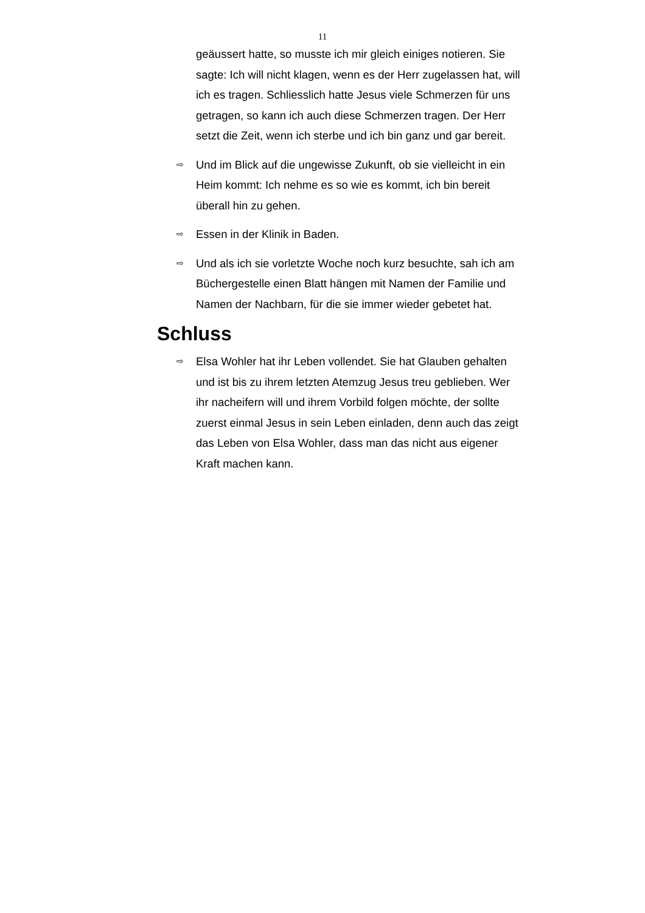11
geäussert hatte, so musste ich mir gleich einiges notieren. Sie sagte: Ich will nicht klagen, wenn es der Herr zugelassen hat, will ich es tragen. Schliesslich hatte Jesus viele Schmerzen für uns getragen, so kann ich auch diese Schmerzen tragen. Der Herr setzt die Zeit, wenn ich sterbe und ich bin ganz und gar bereit.
⇨
Und im Blick auf die ungewisse Zukunft, ob sie vielleicht in ein Heim kommt: Ich nehme es so wie es kommt, ich bin bereit überall hin zu gehen.
⇨
Essen in der Klinik in Baden.
⇨
Und als ich sie vorletzte Woche noch kurz besuchte, sah ich am Büchergestelle einen Blatt hängen mit Namen der Familie und Namen der Nachbarn, für die sie immer wieder gebetet hat.
Schluss
⇨
Elsa Wohler hat ihr Leben vollendet. Sie hat Glauben gehalten und ist bis zu ihrem letzten Atemzug Jesus treu geblieben. Wer ihr nacheifern will und ihrem Vorbild folgen möchte, der sollte zuerst einmal Jesus in sein Leben einladen, denn auch das zeigt das Leben von Elsa Wohler, dass man das nicht aus eigener Kraft machen kann.